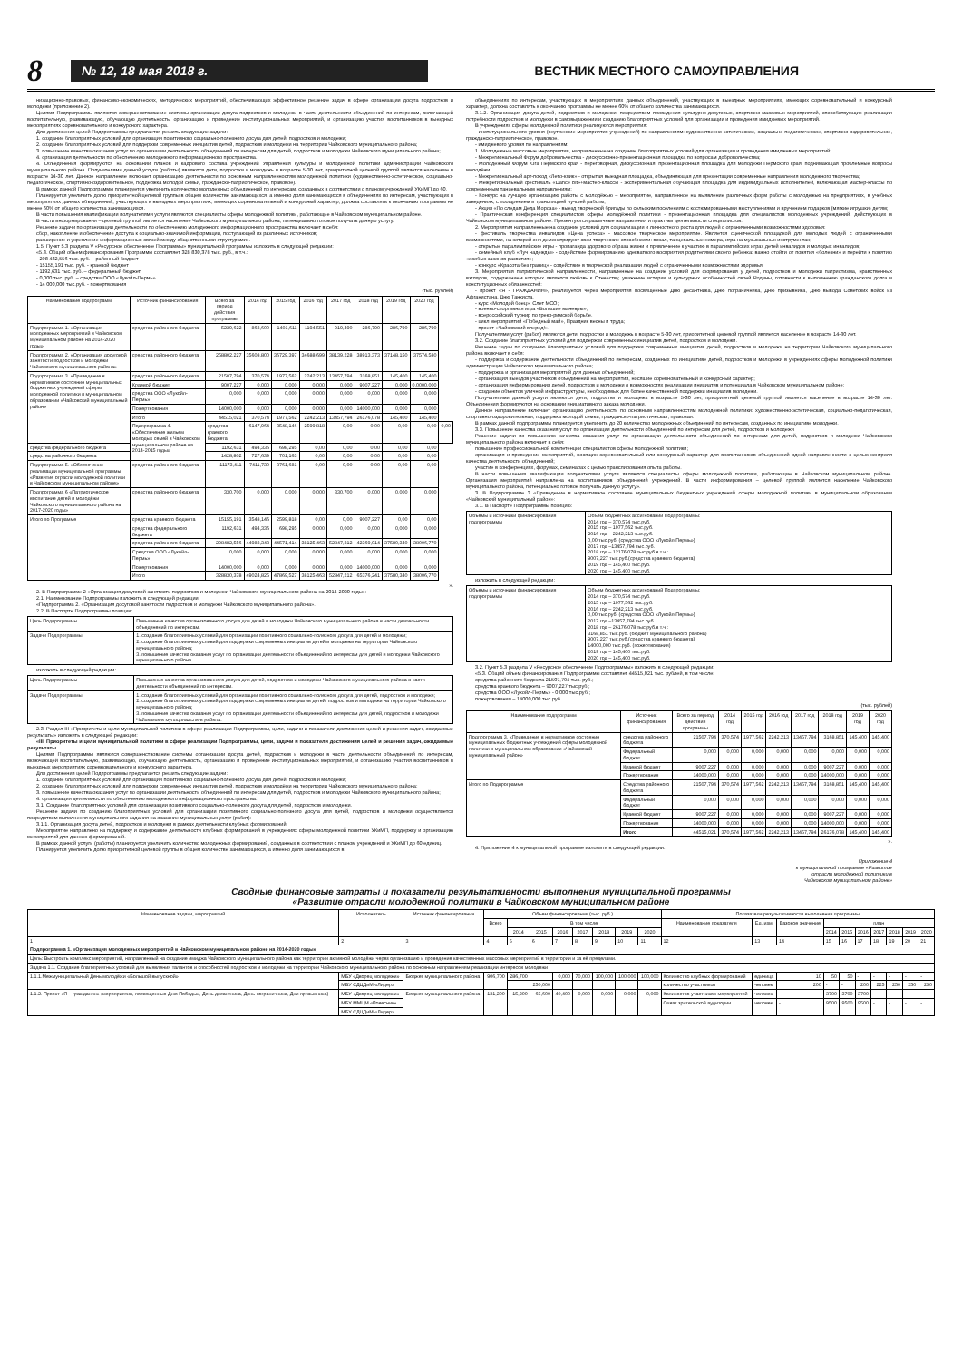8
№ 12, 18 мая 2018 г.
ВЕСТНИК МЕСТНОГО САМОУПРАВЛЕНИЯ
низационно-правовых, финансово-экономических, методических мероприятий, обеспечивающих эффективное решение задач в сфере организации досуга подростков и молодежи (приложение 2).
Целями Подпрограммы являются совершенствование системы организации досуга подростков и молодежи в части деятельности объединений по интересам, включающей воспитательную, развивающую, обучающую деятельность, организацию и проведение институциональных мероприятий, и организацию участия воспитанников в выездных мероприятиях соревновательного и конкурсного характера.
Для достижения целей Подпрограммы предлагается решить следующие задачи:
1. создание благоприятных условий для организации позитивного социально-полезного досуга для детей, подростков и молодежи;
2. создание благоприятных условий для поддержки современных инициатив детей, подростков и молодежи на территории Чайковского муниципального района;
3. повышение качества оказания услуг по организации деятельности объединений по интересам для детей, подростков и молодежи Чайковского муниципального района;
4. организация деятельности по обеспечению молодежного информационного пространства.
4. Объединения формируются на основании планов и кадрового состава учреждений Управления культуры и молодежной политики администрации Чайковского муниципального района. Получателями данной услуги (работы) являются дети, подростки и молодежь в возрасте 5-30 лет, приоритетной целевой группой является население в возрасте 14-30 лет. Данное направление включает организацию деятельности по основным направленностям молодежной политики (художественно-эстетическое, социально-педагогическое, спортивно-оздоровительное, поддержка молодой семьи, гражданско-патриотическое, правовое).
В рамках данной Подпрограммы планируется увеличить количество молодежных объединений по интересам, созданных в соответствии с планом учреждений УКиМП до 60.
Планируется увеличить долю приоритетной целевой группы в общем количестве занимающихся, а именно доля занимающихся в объединениях по интересам, участвующих в мероприятиях данных объединений, участвующих в выездных мероприятиях, имеющих соревновательный и конкурсный характер, должна составлять к окончанию программы не менее 60% от общего количества занимающихся.
В части повышения квалификации получателями услуги являются специалисты сферы молодежной политики, работающие в Чайковском муниципальном районе.
В части информирования – целевой группой является население Чайковского муниципального района, потенциально готовое получать данную услугу.
Решение задачи по организации деятельности по обеспечению молодежного информационного пространства включает в себя:
сбор, накопление и обеспечение доступа к социально-значимой информации, поступающей из различных источников;
расширение и укрепление информационных связей между общественными структурами».
1.5. Пункт 5.3 раздела V «Ресурсное обеспечение Программы» муниципальной программы изложить в следующей редакции:
«5.3. Общий объем финансирования Программы составляет 328 830,378 тыс. руб., в т.ч.:
- 298 482,556 тыс. руб. – районный бюджет
- 15155,191 тыс. руб. - краевой бюджет
- 1192,631 тыс. руб. – федеральный бюджет
- 0,000 тыс. руб. – средства ООО «Лукойл-Пермь»
- 14 000,000 тыс.руб. - пожертвования
(тыс. рублей)
| Наименование подпрограмм | Источник финансирования | Всего за период действия программы | 2014 год | 2015 год | 2016 год | 2017 год | 2018 год | 2019 год | 2020 год | |
| --- | --- | --- | --- | --- | --- | --- | --- | --- | --- | --- |
| Подпрограмма 1. «Организация молодежных мероприятий в Чайковском муниципальном районе на 2014-2020 годы» | средства районного бюджета | 5239,622 | 863,600 | 1401,611 | 1194,551 | 919,490 | 286,790 | 286,790 | 286,790 | |
| Подпрограмма 2. «Организация досуговой занятости подростков и молодежи Чайковского муниципального района» | средства районного бюджета | 258802,227 | 35608,800 | 36729,397 | 34688,699 | 38139,228 | 38913,373 | 37148,150 | 37574,580 | |
| Подпрограмма 3. «Приведение в нормативное состояние муниципальных бюджетных учреждений сферы молодежной политики в муниципальном образовании «Чайковский муниципальный район» | средства районного бюджета | 21507,794 | 370,574 | 1977,562 | 2242,213 | 13457,794 | 3168,851 | 145,400 | 145,400 | |
| | Краевой бюджет | 9007,227 | 0,000 | 0,000 | 0,000 | 0,000 | 9007,227 | 0,000 | 0,0000,000 | |
| | средства ООО «Лукойл-Пермь» | 0,000 | 0,000 | 0,000 | 0,000 | 0,000 | 0,000 | 0,000 | 0,000 | |
| | Пожертвования | 14000,000 | 0,000 | 0,000 | 0,000 | 0,000 | 14000,000 | 0,000 | 0,000 | |
| | Итого | 44515,021 | 370,574 | 1977,562 | 2242,213 | 13457,794 | 26176,078 | 145,400 | 145,400 | |
| | Подпрограмма 4. «Обеспечение жильем молодых семей в Чайковском муниципальном районе на 2014-2015 годы» | средства краевого бюджета | 6147,964 | 3548,146 | 2599,818 | 0,00 | 0,00 | 0,00 | 0,00 | 0,00 |
| средства федерального бюджета | | 1192,631 | 494,336 | 698,295 | 0,00 | 0,00 | 0,00 | 0,00 | 0,00 | |
| средства районного бюджета | | 1428,802 | 727,639 | 701,163 | 0,00 | 0,00 | 0,00 | 0,00 | 0,00 | |
| Подпрограмма 5. «Обеспечение реализации муниципальной программы «Развитие отрасли молодежной политики в Чайковском муниципальном районе» | средства районного бюджета | 11173,411 | 7411,730 | 3761,681 | 0,00 | 0,00 | 0,00 | 0,00 | 0,00 | |
| Подпрограмма 6 «Патриотическое воспитание детей и молодёжи Чайковского муниципального района на 2017-2020 годы» | средства районного бюджета | 330,700 | 0,000 | 0,000 | 0,000 | 330,700 | 0,000 | 0,000 | 0,000 | |
| Итого по Программе | средства краевого бюджета | 15155,191 | 3548,146 | 2599,818 | 0,00 | 0,00 | 9007,227 | 0,00 | 0,00 | |
| | средства федерального бюджета | 1192,631 | 494,336 | 698,295 | 0,000 | 0,000 | 0,000 | 0,000 | 0,000 | |
| | средства районного бюджета | 298482,556 | 44982,343 | 44571,414 | 38125,463 | 52847,212 | 42369,014 | 37580,340 | 38006,770 | |
| | Средства ООО «Лукойл-Пермь» | 0,000 | 0,000 | 0,000 | 0,000 | 0,000 | 0,000 | 0,000 | 0,000 | |
| | Пожертвования | 14000,000 | 0,000 | 0,000 | 0,000 | 0,000 | 14000,000 | 0,000 | 0,000 | |
| | Итого | 328830,378 | 49024,825 | 47869,527 | 38125,463 | 52847,212 | 65376,241 | 37580,340 | 38006,770 | |
».
2. В Подпрограмме 2 «Организация досуговой занятости подростков и молодежи Чайковского муниципального района на 2014-2020 годы»:
2.1. Наименование Подпрограммы изложить в следующей редакции:
«Подпрограмма 2. «Организация досуговой занятости подростков и молодежи Чайковского муниципального района».
2.2. В Паспорте Подпрограммы позиции:
| Цель Подпрограммы | Повышение качества организованного досуга для детей и молодежи Чайковского муниципального района в части деятельности объединений по интересам. |
| Задачи Подпрограммы | 1. создание благоприятных условий для организации позитивного социально-полезного досуга для детей и молодежи; 2. создание благоприятных условий для поддержки современных инициатив детей и молодежи на территории Чайковского муниципального района; 3. повышение качества оказания услуг по организации деятельности объединений по интересам для детей и молодежи Чайковского муниципального района. |
изложить в следующей редакции:
| Цель Подпрограммы | Повышение качества организованного досуга для детей, подростков и молодежи Чайковского муниципального района в части деятельности объединений по интересам. |
| Задачи Подпрограммы | 1. создание благоприятных условий для организации позитивного социально-полезного досуга для детей, подростков и молодежи; 2. создание благоприятных условий для поддержки современных инициатив детей, подростков и молодежи на территории Чайковского муниципального района; 3. повышение качества оказания услуг по организации деятельности объединений по интересам для детей, подростков и молодежи Чайковского муниципального района. |
2.3. Раздел III «Приоритеты и цели муниципальной политики в сфере реализации Подпрограммы, цели, задачи и показатели достижения целей и решения задач, ожидаемые результаты» изложить в следующей редакции:
«III. Приоритеты и цели муниципальной политики в сфере реализации Подпрограммы, цели, задачи и показатели достижения целей и решения задач, ожидаемые результаты
Целями Подпрограммы являются совершенствование системы организации досуга детей, подростков и молодежи в части деятельности объединений по интересам, включающей воспитательную, развивающую, обучающую деятельность, организацию и проведение институциональных мероприятий, и организацию участия воспитанников в выездных мероприятиях соревновательного и конкурсного характера.
Для достижения целей Подпрограммы предлагается решить следующие задачи:
1. создание благоприятных условий для организации позитивного социально-полезного досуга для детей, подростков и молодежи;
2. создание благоприятных условий для поддержки современных инициатив детей, подростков и молодёжи на территории Чайковского муниципального района;
3. повышение качества оказания услуг по организации деятельности объединений по интересам для детей, подростков и молодежи Чайковского муниципального района;
4. организация деятельности по обеспечению молодежного информационного пространства.
3.1. Создание благоприятных условий для организации позитивного социально-полезного досуга для детей, подростков и молодежи.
Решение задачи по созданию благоприятных условий для организации позитивного социально-полезного досуга для детей, подростков и молодежи осуществляется посредством выполнения муниципального задания на оказание муниципальных услуг (работ):
3.1.1. Организация досуга детей, подростков и молодежи в рамках деятельности клубных формирований.
Мероприятие направлено на поддержку и содержание деятельности клубных формирований в учреждениях сферы молодежной политики УКиМП, поддержку и организацию мероприятий для данных формирований.
В рамках данной услуги (работы) планируется увеличить количество молодежных формирований, созданных в соответствии с планом учреждений и УКиМП до 60 единиц.
Планируется увеличить долю приоритетной целевой группы в общем количестве занимающихся, а именно доля занимающихся в
объединениях по интересам, участвующих в мероприятиях данных объединений, участвующих в выездных мероприятиях, имеющих соревновательный и конкурсный характер, должна составлять к окончанию программы не менее 60% от общего количества занимающихся.
3.1.2. Организация досуга детей, подростков и молодежи, посредством проведения культурно-досуговых, спортивно-массовых мероприятий, способствующих реализации потребности подростков и молодежи в самовыражении и созданию благоприятных условий для организации и проведения имиджевых мероприятий.
В учреждениях сферы молодежной политики реализуются мероприятия:
- институционального уровня (внутренние мероприятия учреждений) по направлениям: художественно-эстетическое, социально-педагогическое, спортивно-оздоровительное, гражданско-патриотическое, правовое.
- имиджевого уровня по направлениям:
1. Молодежные массовые мероприятия, направленные на создание благоприятных условий для организации и проведения имиджевых мероприятий:
- Межрегиональный Форум добровольчества - дискуссионно-презентационная площадка по вопросам добровольчества;
- Молодёжный Форум Юга Пермского края - переговорная, дискуссионная, презентационная площадка для молодёжи Пермского края, поднимающая проблемные вопросы молодёжи;
- Межрегиональный арт-поход «Лето-клик» - открытая выездная площадка, объединяющая для презентации современные направления молодежного творчества;
- Межрегиональный фестиваль «Dance bit»+мастер-классы - экспериментальная обучающая площадка для индивидуальных исполнителей, включающая мастер-классы по современным танцевальным направлениям;
- Конкурс на лучшую организацию работы с молодёжью – мероприятие, направленное на выявление различных форм работы с молодежью на предприятиях, в учебных заведениях; с поощрением и трансляцией лучшей работы;
- Акция «По следам Деда Мороза» - выезд творческой бригады по сельским поселениям с костюмированными выступлениями и вручением подарков (мягкие игрушки) детям;
- Практическая конференция специалистов сферы молодёжной политики - презентационная площадка для специалистов молодежных учреждений, действующих в Чайковском муниципальном районе. Презентуются различные направления и практики деятельности специалистов.
2. Мероприятия направленные на создание условий для социализации и личностного роста для людей с ограниченными возможностями здоровья:
- фестиваль творчества инвалидов «Цена успеха» - массовое творческое мероприятие. Является сценической площадкой для молодых людей с ограниченными возможностями, на которой они демонстрируют свои творческие способности: вокал, танцевальные номера, игра на музыкальных инструментах;
- открытые паралимпийские игры - пропаганда здорового образа жизни и привлечение к участию в паралимпийских играх детей инвалидов и молодых инвалидов;
- семейный клуб «Луч надежды» - содействие формированию адекватного восприятия родителями своего ребенка: важно отойти от понятия «болезни» и перейти к понятию «особых законов развития»;
- конкурс «Красота без границ» - содействие в творческой реализации людей с ограниченными возможностями здоровья.
3. Мероприятия патриотической направленности, направленные на создание условий для формирования у детей, подростков и молодежи патриотизма, нравственных взглядов, содержанием которых является любовь к Отечеству, уважение истории и культурных особенностей своей Родины, готовности к выполнению гражданского долга и конституционных обязанностей:
- проект «Я - ГРАЖДАНИН», реализуется через мероприятия посвященные Дню десантника, Дню пограничника, Дню призывника, Дню вывода Советских войск из Афганистана, Дню Танкиста.
- курс «Молодой боец»; Слет МСО;
- военно-спортивная игра «Большие маневры»;
- всероссийский турнир по греко-римской борьбе.
- цикл мероприятий «Победный май», Праздник весны и труда;
- проект «Чайковский вперед!».
Получателями услуг (работ) являются дети, подростки и молодежь в возрасте 5-30 лет, приоритетной целевой группой является население в возрасте 14-30 лет.
3.2. Создание благоприятных условий для поддержки современных инициатив детей, подростков и молодежи.
Решение задач по созданию благоприятных условий для поддержки современных инициатив детей, подростков и молодежи на территории Чайковского муниципального района включает в себя:
- поддержка и содержание деятельности объединений по интересам, созданных по инициативе детей, подростков и молодежи в учреждениях сферы молодежной политики администрации Чайковского муниципального района;
- поддержка и организация мероприятий для данных объединений;
- организация выездов участников объединений на мероприятия, носящие соревновательный и конкурсный характер;
- организация информирования детей, подростков и молодежи о возможностях реализации инициатив и потенциала в Чайковском муниципальном районе;
- создание объектов уличной инфраструктуры, необходимых для более качественной поддержки инициатив молодежи.
Получателями данной услуги являются дети, подростки и молодежь в возрасте 5-30 лет, приоритетной целевой группой является население в возрасте 14-30 лет. Объединения формируются на основании инициативного заказа молодежи.
Данное направление включает организацию деятельности по основным направленностям молодежной политики: художественно-эстетическая, социально-педагогическая, спортивно-оздоровительная, поддержка молодой семьи, гражданско-патриотическая, правовая.
В рамках данной подпрограммы планируется увеличить до 20 количество молодежных объединений по интересам, созданных по инициативе молодежи.
3.3. Повышение качества оказания услуг по организации деятельности объединений по интересам для детей, подростков и молодежи
Решение задачи по повышению качества оказания услуг по организации деятельности объединений по интересам для детей, подростков и молодежи Чайковского муниципального района включает в себя:
повышение профессиональной компетенции специалистов сферы молодежной политики;
организация и проведение мероприятий, носящих соревновательный или конкурсный характер для воспитанников объединений одной направленности с целью контроля качества деятельности объединений;
участие в конференциях, форумах, семинарах с целью транслирования опыта работы.
В части повышения квалификации получателями услуги являются специалисты сферы молодежной политики, работающие в Чайковском муниципальном районе. Организация мероприятий направлена на воспитанников объединений учреждений. В части информирования – целевой группой является население Чайковского муниципального района, потенциально готовое получать данную услугу».
3. В Подпрограмме 3 «Приведение в нормативное состояние муниципальных бюджетных учреждений сферы молодежной политики в муниципальном образовании «Чайковский муниципальный район»:
3.1. В Паспорте Подпрограммы позицию:
| Объемы и источники финансирования подпрограммы | Объем бюджетных ассигнований Подпрограммы: 2014 год – 370,574 тыс.руб. 2015 год – 1977,562 тыс.руб. 2016 год – 2242,213 тыс.руб. 0,00 тыс.руб. (средства ООО «Лукойл-Пермь») 2017 год –13457,794 тыс.руб. 2018 год – 12176,078 тыс.руб.в т.ч.: 9007,227 тыс.руб.(средства краевого бюджета) 2019 год – 145,400 тыс.руб. 2020 год – 145,400 тыс.руб. |
изложить в следующей редакции:
| Объемы и источники финансирования подпрограммы | Объем бюджетных ассигнований Подпрограммы: 2014 год – 370,574 тыс.руб. 2015 год – 1977,562 тыс.руб. 2016 год – 2242,213 тыс.руб. 0,00 тыс.руб. (средства ООО «Лукойл-Пермь») 2017 год –13457,794 тыс.руб. 2018 год – 26176,078 тыс.руб.в т.ч.: 3168,851 тыс.руб. (бюджет муниципального района) 9007,227 тыс.руб.(средства краевого бюджета) 14000,000 тыс.руб. (пожертвования) 2019 год – 145,400 тыс.руб. 2020 год – 145,400 тыс.руб. |
3.2. Пункт 5.3 раздела V «Ресурсное обеспечение Подпрограммы» изложить в следующей редакции:
«5.3. Общий объем финансирования Подпрограммы составляет 44515,021 тыс. рублей, в том числе:
средства районного бюджета 21507,794 тыс. руб.;
средства краевого бюджета – 9007,227 тыс.руб.;
средства ООО «Лукойл-Пермь» - 0,000 тыс.руб.;
пожертвования – 14000,000 тыс.руб.
(тыс. рублей)
| Наименование подпрограмм | Источник финансирования | Всего за период действия программы | 2014 год | 2015 год | 2016 год | 2017 год | 2018 год | 2019 год | 2020 год |
| --- | --- | --- | --- | --- | --- | --- | --- | --- | --- |
| Подпрограмма 3. «Приведение в нормативное состояние муниципальных бюджетных учреждений сферы молодежной политики в муниципальном образовании «Чайковский муниципальный район» | средства районного бюджета | 21507,794 | 370,574 | 1977,562 | 2242,213 | 13457,794 | 3168,851 | 145,400 | 145,400 |
| | Федеральный бюджет | 0,000 | 0,000 | 0,000 | 0,000 | 0,000 | 0,000 | 0,000 | 0,000 |
| | Краевой бюджет | 9007,227 | 0,000 | 0,000 | 0,000 | 0,000 | 9007,227 | 0,000 | 0,000 |
| | Пожертвования | 14000,000 | 0,000 | 0,000 | 0,000 | 0,000 | 14000,000 | 0,000 | 0,000 |
| Итого по Подпрограмме | Средства районного бюджета | 21507,794 | 370,574 | 1977,562 | 2242,213 | 13457,794 | 3168,851 | 145,400 | 145,400 |
| | Федеральный бюджет | 0,000 | 0,000 | 0,000 | 0,000 | 0,000 | 0,000 | 0,000 | 0,000 |
| | Краевой бюджет | 9007,227 | 0,000 | 0,000 | 0,000 | 0,000 | 9007,227 | 0,000 | 0,000 |
| | Пожертвования | 14000,000 | 0,000 | 0,000 | 0,000 | 0,000 | 14000,000 | 0,000 | 0,000 |
| | Итого | 44515,021 | 370,574 | 1977,562 | 2242,213 | 13457,794 | 26176,078 | 145,400 | 145,400 |
».
4. Приложение 4 к муниципальной программе изложить в следующей редакции:
Приложение 4
к муниципальной программе «Развитие
отрасли молодежной политики в
Чайковском муниципальном районе»
Сводные финансовые затраты и показатели результативности выполнения муниципальной программы
«Развитие отрасли молодежной политики в Чайковском муниципальном районе
| Наименование задачи, мероприятий | Исполнитель | Источник финансирования | Объем финансирования (тыс. руб.) | | | | | | | | Показатели результативности выполнения программы | | | | | | | | | |
| --- | --- | --- | --- | --- | --- | --- | --- | --- | --- | --- | --- | --- | --- | --- | --- | --- | --- | --- | --- | --- |
| | | | Всего | В том числе | | | | | | | Наименование показателя | Ед. изм. | Базовое значение | план | | | | | | |
| | | | | 2014 | 2015 | 2016 | 2017 | 2018 | 2019 | 2020 | | | | 2014 | 2015 | 2016 | 2017 | 2018 | 2019 | 2020 |
| 1 | 2 | 3 | 4 | 5 | 6 | 7 | 8 | 9 | 10 | 11 | 12 | 13 | 14 | 15 | 16 | 17 | 18 | 19 | 20 | 21 |
| Подпрограмма 1. «Организация молодежных мероприятий в Чайковском муниципальном районе на 2014-2020 годы» | | | | | | | | | | | | | | | | | | | | |
| Цель: Выстроить комплекс мероприятий, направленный на создание имиджа Чайковского муниципального района как территории активной молодёжи через организацию и проведение качественных массовых мероприятий в территории и за её пределами. | | | | | | | | | | | | | | | | | | | | |
| Задача 1.1. Создание благоприятных условий для выявления талантов и способностей подростков и молодежи на территории Чайковского муниципального района по основным направлениям реализации интересов молодежи | | | | | | | | | | | | | | | | | | | | |
| 1.1.1.Межмуниципальный День молодёжи «Большой выпускной» | МБУ «Дворец молодежи» | Бюджет муниципального района | 906,700 | 286,700 | | 0,000 | 70,000 | 100,000 | 100,000 | 100,000 | Количество клубных формирований | единица | 10 | 50 | 50 | - | - | - | - | - |
| | МБУ СДЦДиМ «Лидер» | | | | 250,000 | | | | | | количество участников | человек | 200 | - | - | 200 | 225 | 250 | 250 | 250 |
| 1.1.2. Проект «Я – гражданин» (мероприятия, посвященные Дню Победы», День десантника, День пограничника, Дни призывника) | МБУ «Дворец молодежи» | Бюджет муниципального района | 121,200 | 15,200 | 65,600 | 40,400 | 0,000 | 0,000 | 0,000 | 0,000 | Количество участников мероприятий | человек | - | 3700 | 3700 | 3700 | - | - | - | - |
| | МБУ ММЦМ «Ровесник» | | | | | | | | | | Охват зрительской аудитории | человек | - | 9500 | 9500 | 9500 | - | - | - | - |
| | МБУ СДЦДиМ «Лидер» | | | | | | | | | | | | | | | | | | | |